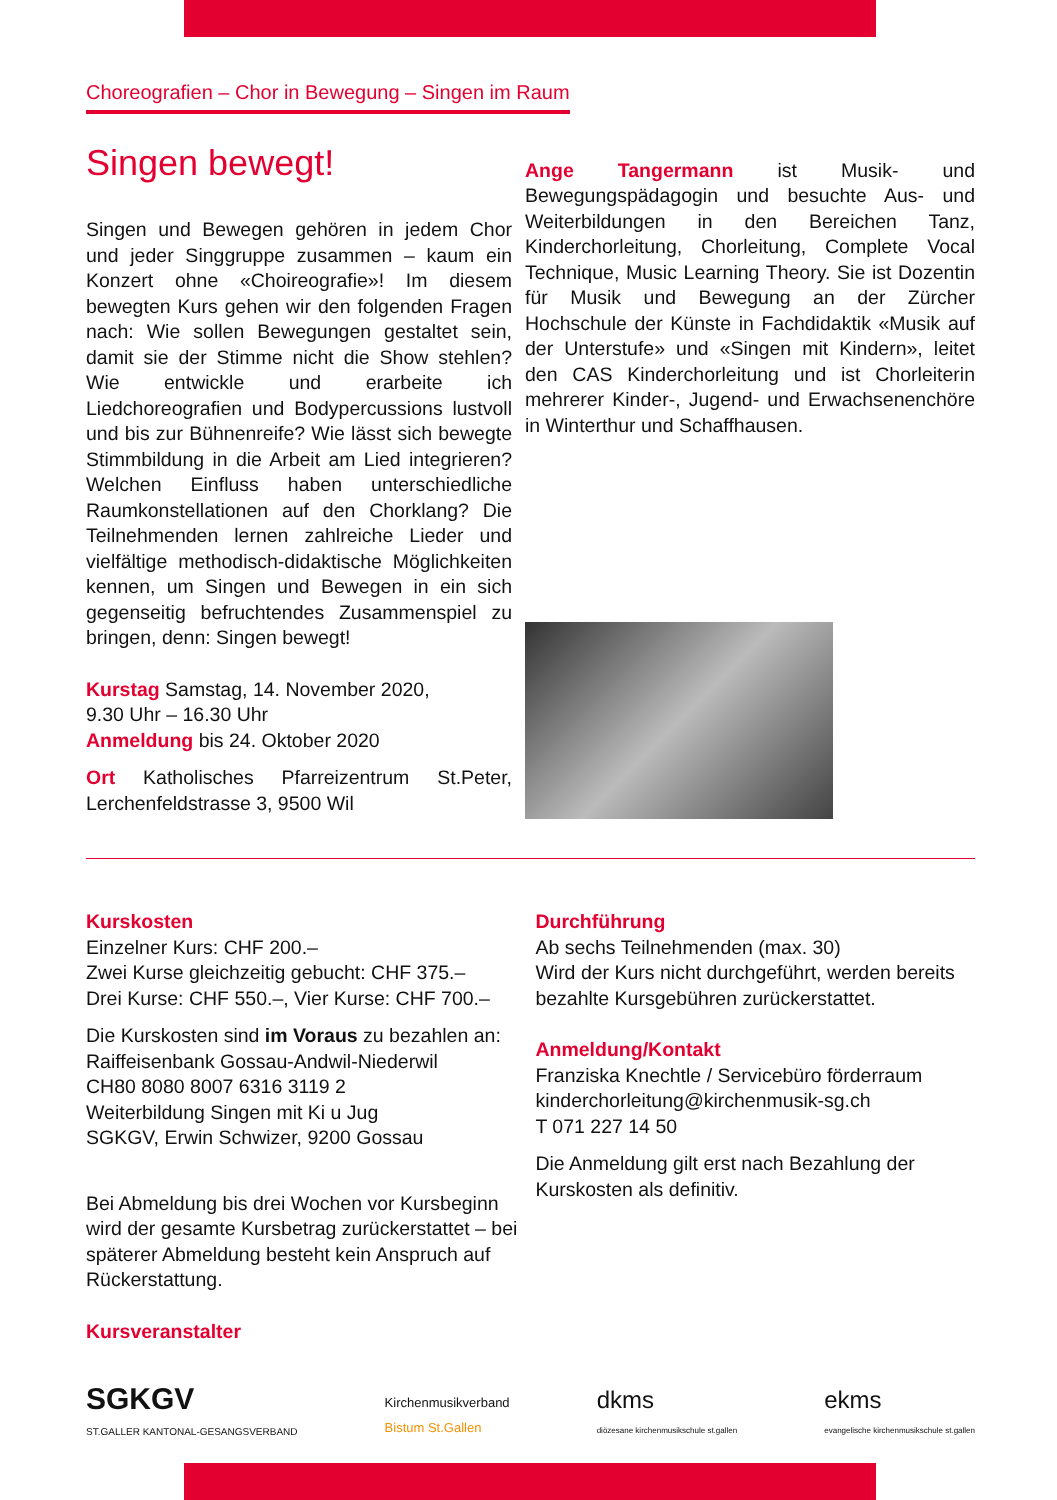Choreografien – Chor in Bewegung – Singen im Raum
Singen bewegt!
Singen und Bewegen gehören in jedem Chor und jeder Singgruppe zusammen – kaum ein Konzert ohne «Choireografie»! Im diesem bewegten Kurs gehen wir den folgenden Fragen nach: Wie sollen Bewegungen gestaltet sein, damit sie der Stimme nicht die Show stehlen? Wie entwickle und erarbeite ich Liedchoreografien und Bodypercussions lustvoll und bis zur Bühnenreife? Wie lässt sich bewegte Stimmbildung in die Arbeit am Lied integrieren? Welchen Einfluss haben unterschiedliche Raumkonstellationen auf den Chorklang? Die Teilnehmenden lernen zahlreiche Lieder und vielfältige methodisch-didaktische Möglichkeiten kennen, um Singen und Bewegen in ein sich gegenseitig befruchtendes Zusammenspiel zu bringen, denn: Singen bewegt!
Kurstag Samstag, 14. November 2020,
9.30 Uhr – 16.30 Uhr
Anmeldung bis 24. Oktober 2020
Ort Katholisches Pfarreizentrum St.Peter, Lerchenfeldstrasse 3, 9500 Wil
Ange Tangermann ist Musik- und Bewegungspädagogin und besuchte Aus- und Weiterbildungen in den Bereichen Tanz, Kinderchorleitung, Chorleitung, Complete Vocal Technique, Music Learning Theory. Sie ist Dozentin für Musik und Bewegung an der Zürcher Hochschule der Künste in Fachdidaktik «Musik auf der Unterstufe» und «Singen mit Kindern», leitet den CAS Kinderchorleitung und ist Chorleiterin mehrerer Kinder-, Jugend- und Erwachsenenchöre in Winterthur und Schaffhausen.
Kurskosten
Einzelner Kurs: CHF 200.–
Zwei Kurse gleichzeitig gebucht: CHF 375.–
Drei Kurse: CHF 550.–, Vier Kurse: CHF 700.–
Die Kurskosten sind im Voraus zu bezahlen an:
Raiffeisenbank Gossau-Andwil-Niederwil
CH80 8080 8007 6316 3119 2
Weiterbildung Singen mit Ki u Jug
SGKGV, Erwin Schwizer, 9200 Gossau
Bei Abmeldung bis drei Wochen vor Kursbeginn wird der gesamte Kursbetrag zurückerstattet – bei späterer Abmeldung besteht kein Anspruch auf Rückerstattung.
Kursveranstalter
Durchführung
Ab sechs Teilnehmenden (max. 30)
Wird der Kurs nicht durchgeführt, werden bereits bezahlte Kursgebühren zurückerstattet.
Anmeldung/Kontakt
Franziska Knechtle / Servicebüro förderraum
kinderchorleitung@kirchenmusik-sg.ch
T 071 227 14 50
Die Anmeldung gilt erst nach Bezahlung der Kurskosten als definitiv.
SGKGV
ST.GALLER KANTONAL-GESANGSVERBAND
Kirchenmusikverband
Bistum St.Gallen
dkms
diözesane kirchenmusikschule st.gallen
ekms
evangelische kirchenmusikschule st.gallen